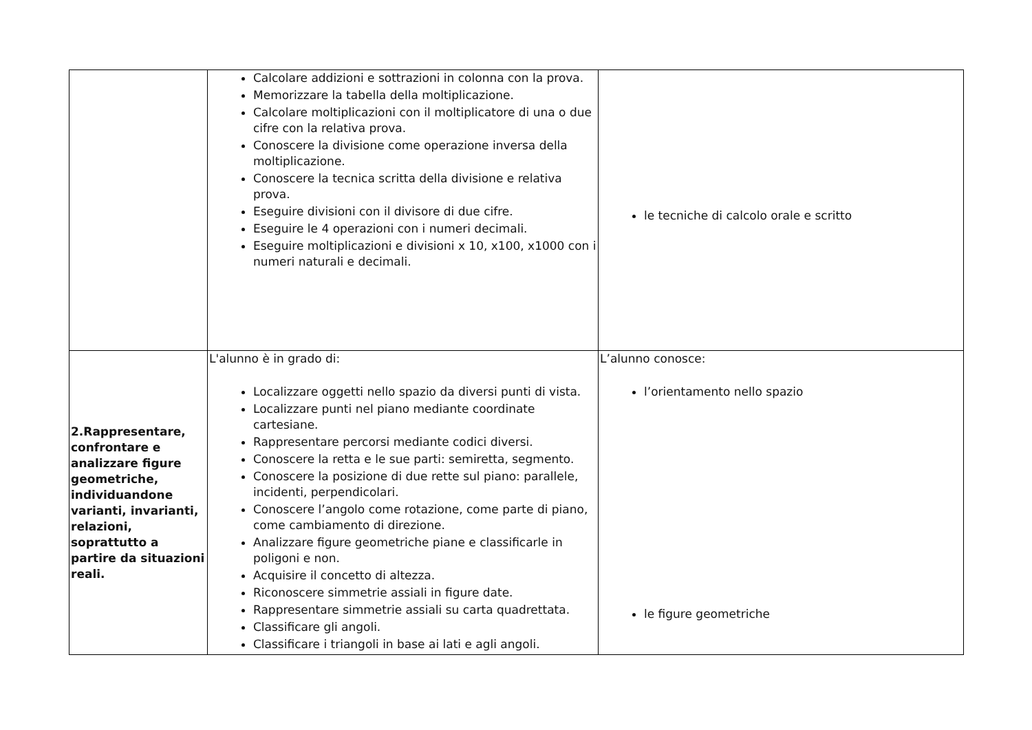| | Calcolare addizioni e sottrazioni in colonna con la prova. Memorizzare la tabella della moltiplicazione. Calcolare moltiplicazioni con il moltiplicatore di una o due cifre con la relativa prova. Conoscere la divisione come operazione inversa della moltiplicazione. Conoscere la tecnica scritta della divisione e relativa prova. Eseguire divisioni con il divisore di due cifre. Eseguire le 4 operazioni con i numeri decimali. Eseguire moltiplicazioni e divisioni x 10, x100, x1000 con i numeri naturali e decimali. | le tecniche di calcolo orale e scritto |
| 2.Rappresentare, confrontare e analizzare figure geometriche, individuandone varianti, invarianti, relazioni, soprattutto a partire da situazioni reali. | L'alunno è in grado di: Localizzare oggetti nello spazio da diversi punti di vista. Localizzare punti nel piano mediante coordinate cartesiane. Rappresentare percorsi mediante codici diversi. Conoscere la retta e le sue parti: semiretta, segmento. Conoscere la posizione di due rette sul piano: parallele, incidenti, perpendicolari. Conoscere l’angolo come rotazione, come parte di piano, come cambiamento di direzione. Analizzare figure geometriche piane e classificarle in poligoni e non. Acquisire il concetto di altezza. Riconoscere simmetrie assiali in figure date. Rappresentare simmetrie assiali su carta quadrettata. Classificare gli angoli. Classificare i triangoli in base ai lati e agli angoli. | L’alunno conosce: l’orientamento nello spazio le figure geometriche |